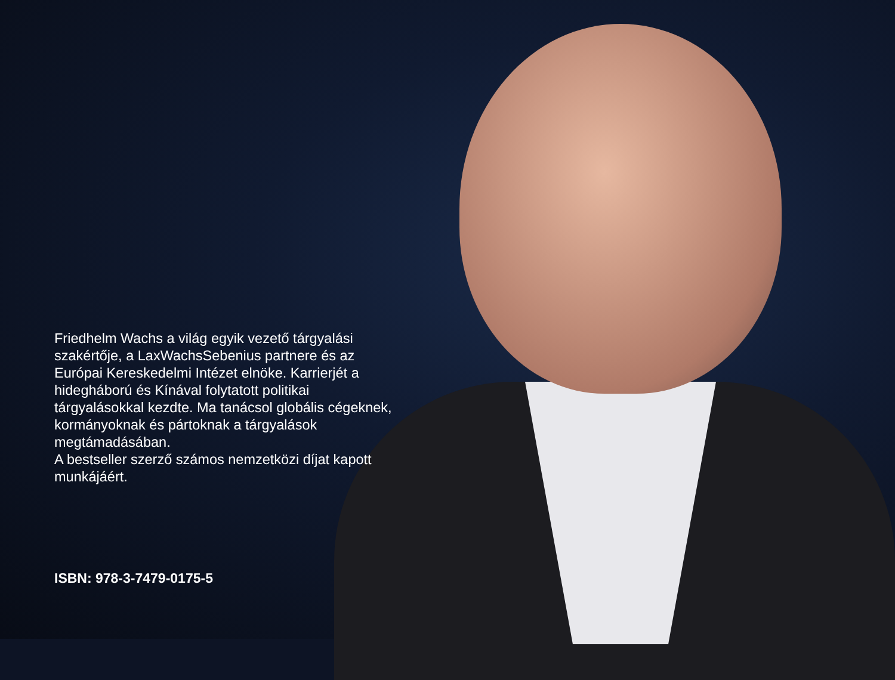Friedhelm Wachs a világ egyik vezető tárgyalási szakértője, a LaxWachsSebenius partnere és az Európai Kereskedelmi Intézet elnöke. Karrierjét a hidegháború és Kínával folytatott politikai tárgyalásokkal kezdte. Ma tanácsol globális cégeknek, kormányoknak és pártoknak a tárgyalások megtámadásában.
A bestseller szerző számos nemzetközi díjat kapott munkájáért.
ISBN: 978-3-7479-0175-5